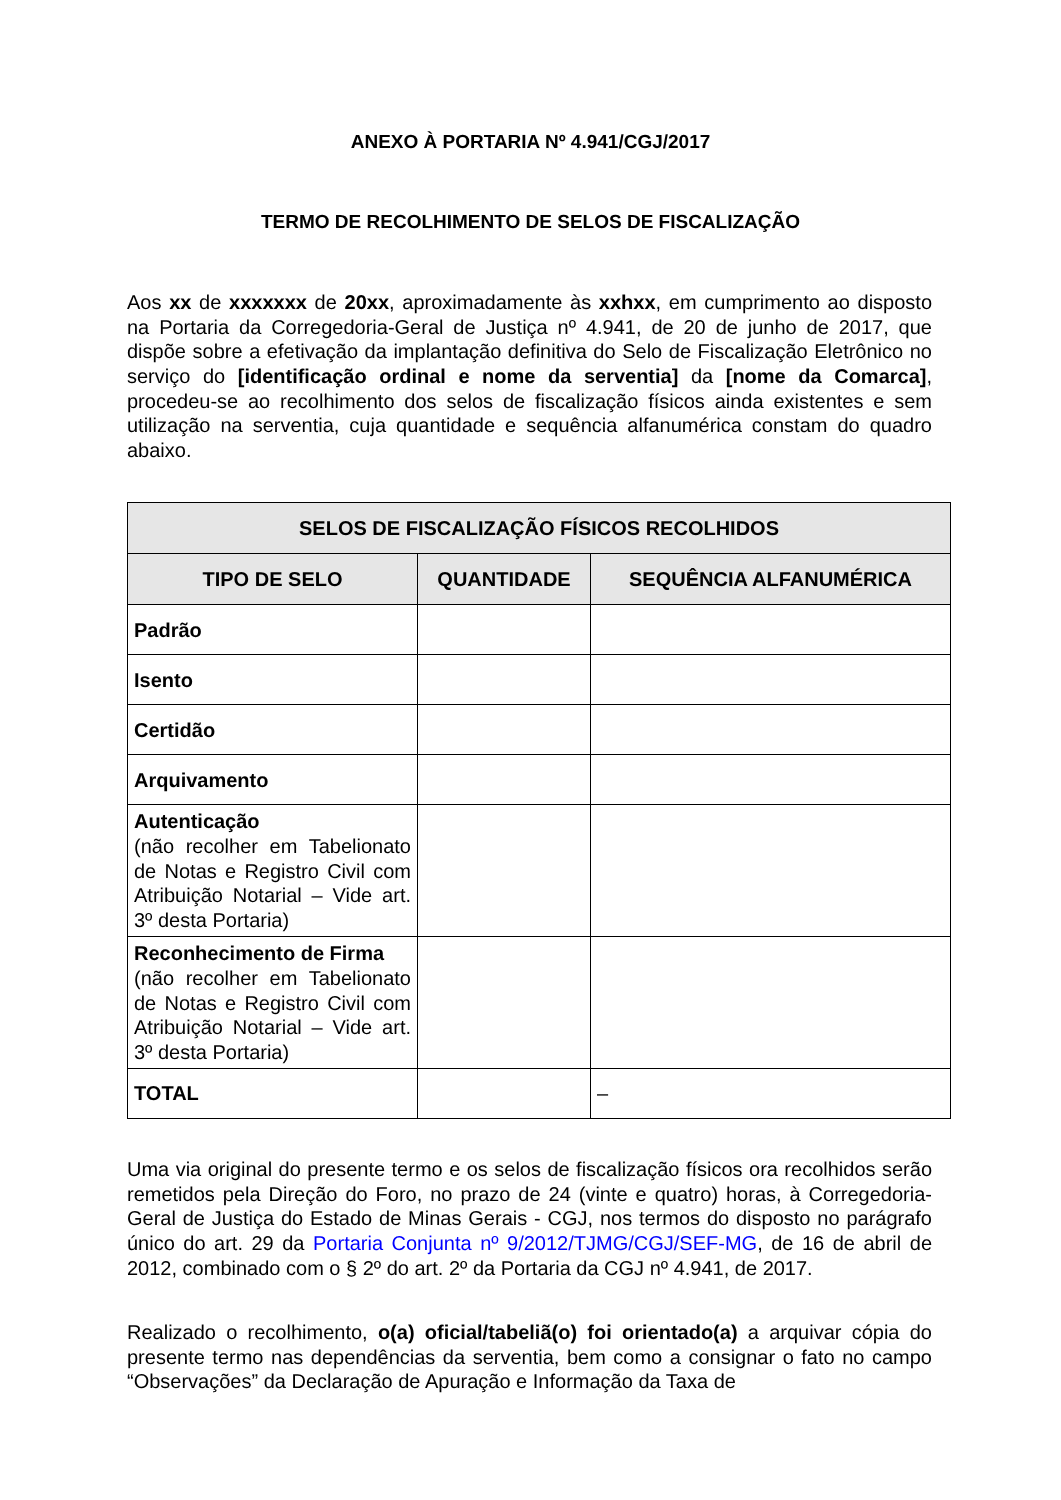ANEXO À PORTARIA Nº 4.941/CGJ/2017
TERMO DE RECOLHIMENTO DE SELOS DE FISCALIZAÇÃO
Aos xx de xxxxxxx de 20xx, aproximadamente às xxhxx, em cumprimento ao disposto na Portaria da Corregedoria-Geral de Justiça nº 4.941, de 20 de junho de 2017, que dispõe sobre a efetivação da implantação definitiva do Selo de Fiscalização Eletrônico no serviço do [identificação ordinal e nome da serventia] da [nome da Comarca], procedeu-se ao recolhimento dos selos de fiscalização físicos ainda existentes e sem utilização na serventia, cuja quantidade e sequência alfanumérica constam do quadro abaixo.
| SELOS DE FISCALIZAÇÃO FÍSICOS RECOLHIDOS | | |
| --- | --- | --- |
| TIPO DE SELO | QUANTIDADE | SEQUÊNCIA ALFANUMÉRICA |
| Padrão | | |
| Isento | | |
| Certidão | | |
| Arquivamento | | |
| Autenticação (não recolher em Tabelionato de Notas e Registro Civil com Atribuição Notarial – Vide art. 3º desta Portaria) | | |
| Reconhecimento de Firma (não recolher em Tabelionato de Notas e Registro Civil com Atribuição Notarial – Vide art. 3º desta Portaria) | | |
| TOTAL | | – |
Uma via original do presente termo e os selos de fiscalização físicos ora recolhidos serão remetidos pela Direção do Foro, no prazo de 24 (vinte e quatro) horas, à Corregedoria-Geral de Justiça do Estado de Minas Gerais - CGJ, nos termos do disposto no parágrafo único do art. 29 da Portaria Conjunta nº 9/2012/TJMG/CGJ/SEF-MG, de 16 de abril de 2012, combinado com o § 2º do art. 2º da Portaria da CGJ nº 4.941, de 2017.
Realizado o recolhimento, o(a) oficial/tabeliã(o) foi orientado(a) a arquivar cópia do presente termo nas dependências da serventia, bem como a consignar o fato no campo “Observações” da Declaração de Apuração e Informação da Taxa de